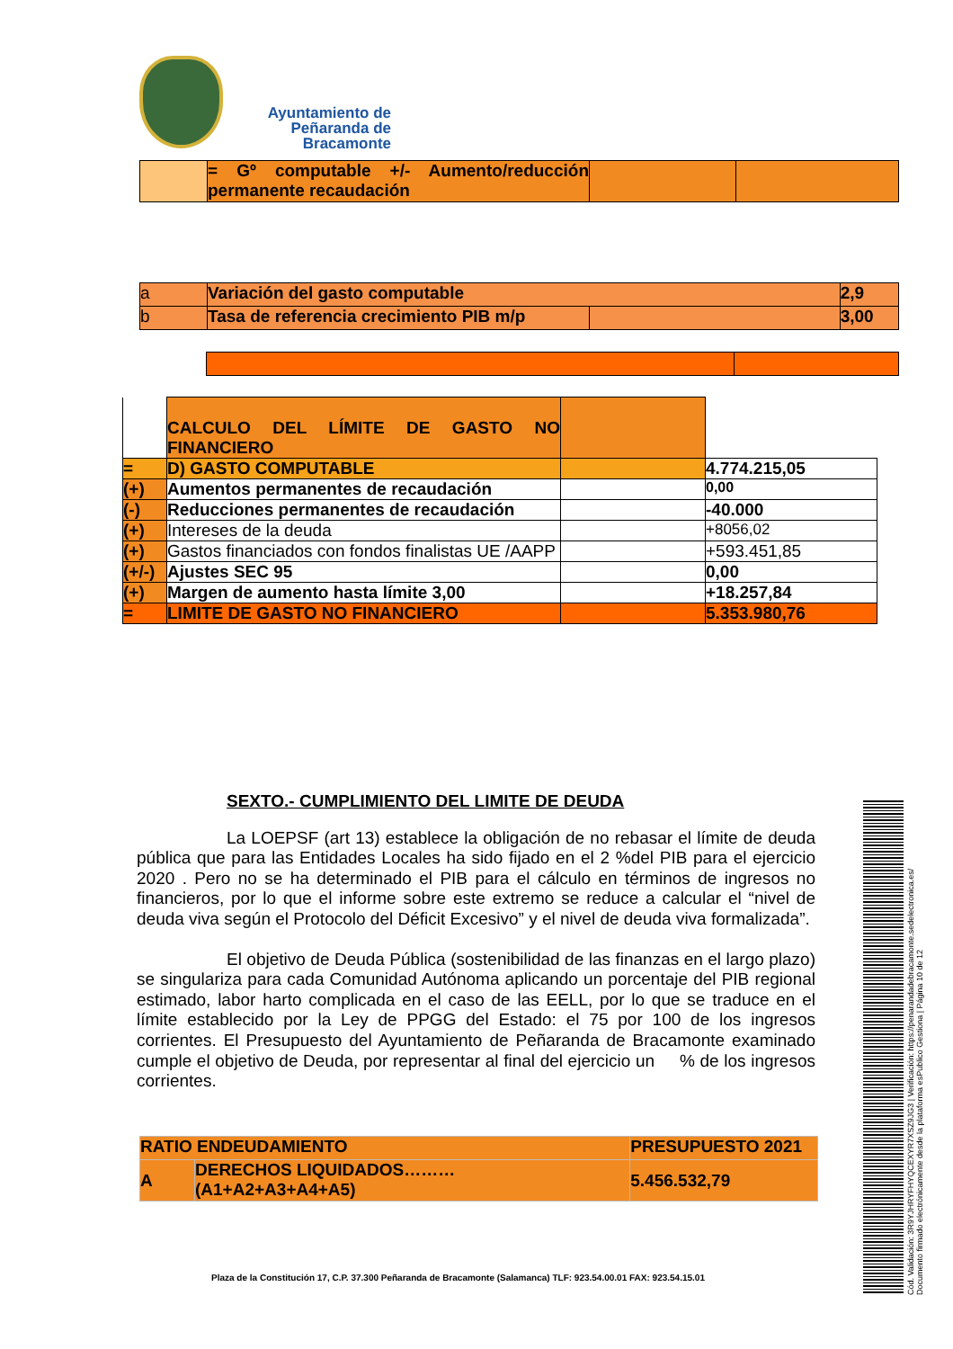Ayuntamiento de
Peñaranda de Bracamonte
| | = Gº computable +/- Aumento/reducción permanente recaudación | | |
| a | Variación del gasto computable | | 2,9 |
| b | Tasa de referencia crecimiento PIB m/p | | 3,00 |
| | CALCULO DEL LÍMITE DE GASTO NO FINANCIERO | | |
| = | D) GASTO COMPUTABLE | | 4.774.215,05 |
| (+) | Aumentos permanentes de recaudación | | 0,00 |
| (-) | Reducciones permanentes de recaudación | | -40.000 |
| (+) | Intereses de la deuda | | +8056,02 |
| (+) | Gastos financiados con fondos finalistas UE /AAPP | | +593.451,85 |
| (+/-) | Ajustes SEC 95 | | 0,00 |
| (+) | Margen de aumento hasta límite 3,00 | | +18.257,84 |
| = | LIMITE DE GASTO NO FINANCIERO | | 5.353.980,76 |
SEXTO.- CUMPLIMIENTO DEL LIMITE DE DEUDA
La LOEPSF (art 13) establece la obligación de no rebasar el límite de deuda pública que para las Entidades Locales ha sido fijado en el 2 %del PIB para el ejercicio 2020 . Pero no se ha determinado el PIB para el cálculo en términos de ingresos no financieros, por lo que el informe sobre este extremo se reduce a calcular el “nivel de deuda viva según el Protocolo del Déficit Excesivo” y el nivel de deuda viva formalizada”.
El objetivo de Deuda Pública (sostenibilidad de las finanzas en el largo plazo) se singulariza para cada Comunidad Autónoma aplicando un porcentaje del PIB regional estimado, labor harto complicada en el caso de las EELL, por lo que se traduce en el límite establecido por la Ley de PPGG del Estado: el 75 por 100 de los ingresos corrientes. El Presupuesto del Ayuntamiento de Peñaranda de Bracamonte examinado cumple el objetivo de Deuda, por representar al final del ejercicio un % de los ingresos corrientes.
| RATIO ENDEUDAMIENTO | | PRESUPUESTO 2021 |
| A | DERECHOS LIQUIDADOS……… (A1+A2+A3+A4+A5) | 5.456.532,79 |
Plaza de la Constitución 17, C.P. 37.300 Peñaranda de Bracamonte (Salamanca) TLF: 923.54.00.01 FAX: 923.54.15.01
Cód. Validación: 3R9YJHRYFHYQCEXYR7XSZ9JG3 | Verificación: https://penarandadebracamonte.sedelectronica.es/
Documento firmado electrónicamente desde la plataforma esPublico Gestiona | Página 10 de 12